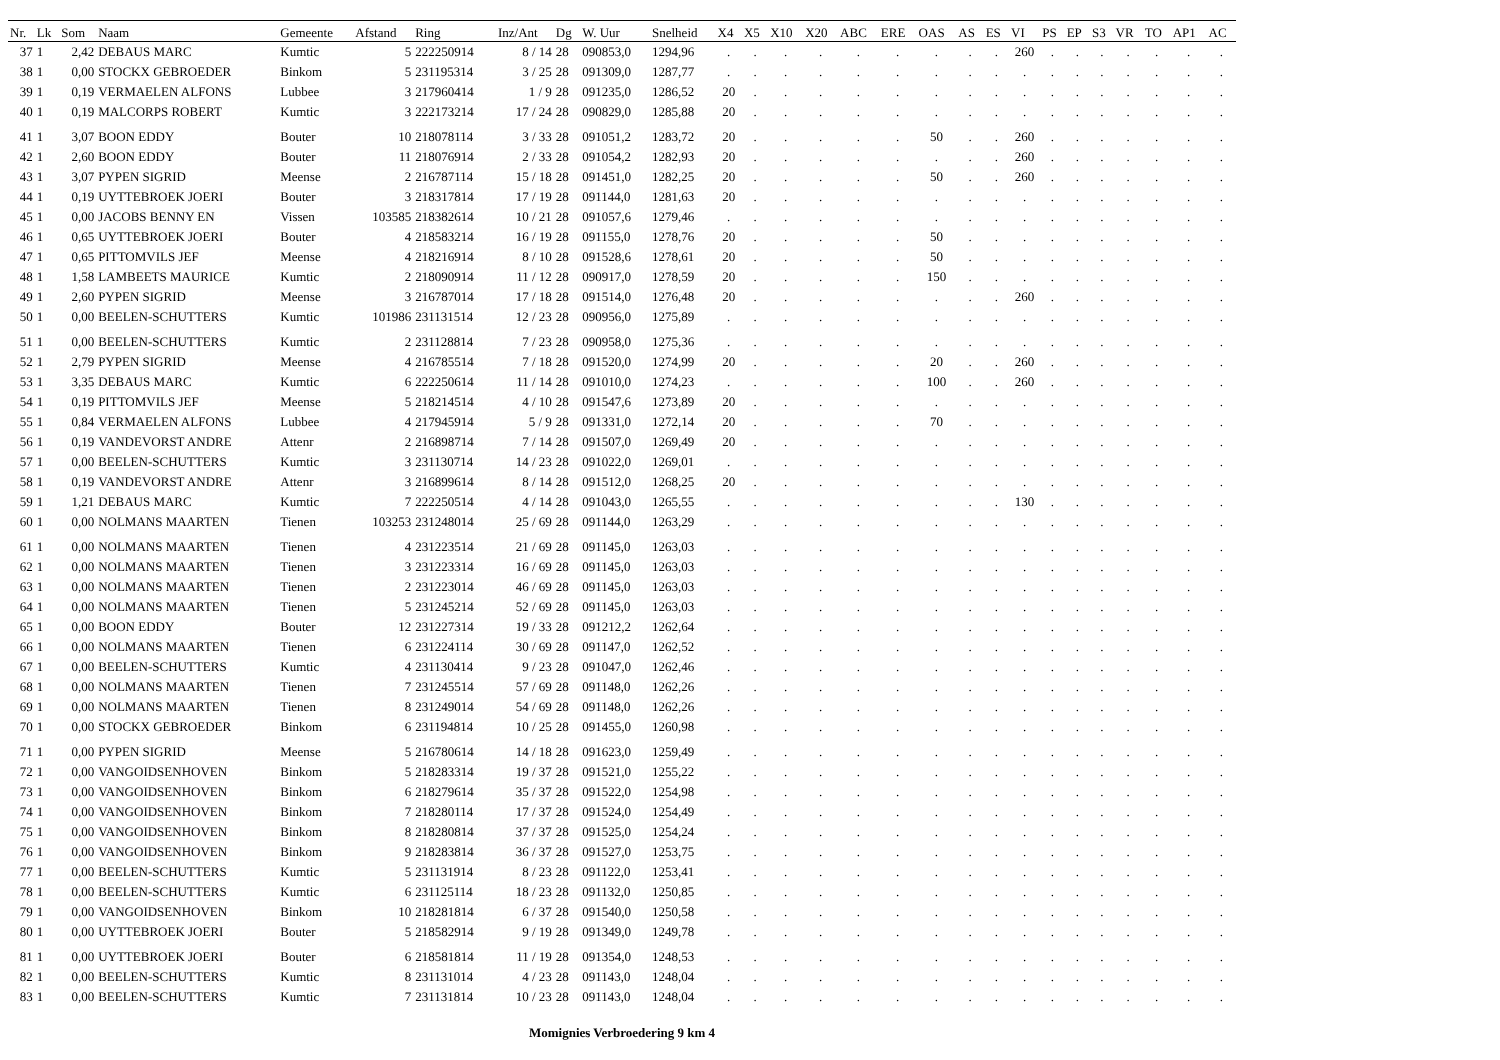| Nr. | Lk | Som | Naam | Gemeente | Afstand | Ring | Inz/Ant | Dg | W. Uur | Snelheid | X4 | X5 | X10 | X20 | ABC | ERE | OAS | AS | ES | VI | PS | EP | S3 | VR | TO | AP1 | AC |
| --- | --- | --- | --- | --- | --- | --- | --- | --- | --- | --- | --- | --- | --- | --- | --- | --- | --- | --- | --- | --- | --- | --- | --- | --- | --- | --- | --- |
| 37 | 1 | 2,42 | DEBAUS MARC | Kumtic | 5 | 222250914 | 8 / 14 | 28 | 090853,0 | 1294,96 | . | . | . | . | . | . | . | . | . | 260 | . | . | . | . | . | . | . |
| 38 | 1 | 0,00 | STOCKX GEBROEDER | Binkom | 5 | 231195314 | 3 / 25 | 28 | 091309,0 | 1287,77 | . | . | . | . | . | . | . | . | . | . | . | . | . | . | . | . | . |
| 39 | 1 | 0,19 | VERMAELEN ALFONS | Lubbee | 3 | 217960414 | 1 / 9 | 28 | 091235,0 | 1286,52 | 20 | . | . | . | . | . | . | . | . | . | . | . | . | . | . | . | . |
| 40 | 1 | 0,19 | MALCORPS ROBERT | Kumtic | 3 | 222173214 | 17 / 24 | 28 | 090829,0 | 1285,88 | 20 | . | . | . | . | . | . | . | . | . | . | . | . | . | . | . | . |
| 41 | 1 | 3,07 | BOON EDDY | Bouter | 10 | 218078114 | 3 / 33 | 28 | 091051,2 | 1283,72 | 20 | . | . | . | . | . | 50 | . | . | 260 | . | . | . | . | . | . | . |
| 42 | 1 | 2,60 | BOON EDDY | Bouter | 11 | 218076914 | 2 / 33 | 28 | 091054,2 | 1282,93 | 20 | . | . | . | . | . | . | . | . | 260 | . | . | . | . | . | . | . |
| 43 | 1 | 3,07 | PYPEN SIGRID | Meense | 2 | 216787114 | 15 / 18 | 28 | 091451,0 | 1282,25 | 20 | . | . | . | . | . | 50 | . | . | 260 | . | . | . | . | . | . | . |
| 44 | 1 | 0,19 | UYTTEBROEK JOERI | Bouter | 3 | 218317814 | 17 / 19 | 28 | 091144,0 | 1281,63 | 20 | . | . | . | . | . | . | . | . | . | . | . | . | . | . | . | . |
| 45 | 1 | 0,00 | JACOBS BENNY EN | Vissen | 103585 | 218382614 | 10 / 21 | 28 | 091057,6 | 1279,46 | . | . | . | . | . | . | . | . | . | . | . | . | . | . | . | . | . |
| 46 | 1 | 0,65 | UYTTEBROEK JOERI | Bouter | 4 | 218583214 | 16 / 19 | 28 | 091155,0 | 1278,76 | 20 | . | . | . | . | . | 50 | . | . | . | . | . | . | . | . | . | . |
| 47 | 1 | 0,65 | PITTOMVILS JEF | Meense | 4 | 218216914 | 8 / 10 | 28 | 091528,6 | 1278,61 | 20 | . | . | . | . | . | 50 | . | . | . | . | . | . | . | . | . | . |
| 48 | 1 | 1,58 | LAMBEETS MAURICE | Kumtic | 2 | 218090914 | 11 / 12 | 28 | 090917,0 | 1278,59 | 20 | . | . | . | . | . | 150 | . | . | . | . | . | . | . | . | . | . |
| 49 | 1 | 2,60 | PYPEN SIGRID | Meense | 3 | 216787014 | 17 / 18 | 28 | 091514,0 | 1276,48 | 20 | . | . | . | . | . | . | . | . | 260 | . | . | . | . | . | . | . |
| 50 | 1 | 0,00 | BEELEN-SCHUTTERS | Kumtic | 101986 | 231131514 | 12 / 23 | 28 | 090956,0 | 1275,89 | . | . | . | . | . | . | . | . | . | . | . | . | . | . | . | . | . |
| 51 | 1 | 0,00 | BEELEN-SCHUTTERS | Kumtic | 2 | 231128814 | 7 / 23 | 28 | 090958,0 | 1275,36 | . | . | . | . | . | . | . | . | . | . | . | . | . | . | . | . | . |
| 52 | 1 | 2,79 | PYPEN SIGRID | Meense | 4 | 216785514 | 7 / 18 | 28 | 091520,0 | 1274,99 | 20 | . | . | . | . | . | 20 | . | . | 260 | . | . | . | . | . | . | . |
| 53 | 1 | 3,35 | DEBAUS MARC | Kumtic | 6 | 222250614 | 11 / 14 | 28 | 091010,0 | 1274,23 | . | . | . | . | . | . | 100 | . | . | 260 | . | . | . | . | . | . | . |
| 54 | 1 | 0,19 | PITTOMVILS JEF | Meense | 5 | 218214514 | 4 / 10 | 28 | 091547,6 | 1273,89 | 20 | . | . | . | . | . | . | . | . | . | . | . | . | . | . | . | . |
| 55 | 1 | 0,84 | VERMAELEN ALFONS | Lubbee | 4 | 217945914 | 5 / 9 | 28 | 091331,0 | 1272,14 | 20 | . | . | . | . | . | 70 | . | . | . | . | . | . | . | . | . | . |
| 56 | 1 | 0,19 | VANDEVORST ANDRE | Attenr | 2 | 216898714 | 7 / 14 | 28 | 091507,0 | 1269,49 | 20 | . | . | . | . | . | . | . | . | . | . | . | . | . | . | . | . |
| 57 | 1 | 0,00 | BEELEN-SCHUTTERS | Kumtic | 3 | 231130714 | 14 / 23 | 28 | 091022,0 | 1269,01 | . | . | . | . | . | . | . | . | . | . | . | . | . | . | . | . | . |
| 58 | 1 | 0,19 | VANDEVORST ANDRE | Attenr | 3 | 216899614 | 8 / 14 | 28 | 091512,0 | 1268,25 | 20 | . | . | . | . | . | . | . | . | . | . | . | . | . | . | . | . |
| 59 | 1 | 1,21 | DEBAUS MARC | Kumtic | 7 | 222250514 | 4 / 14 | 28 | 091043,0 | 1265,55 | . | . | . | . | . | . | . | . | . | 130 | . | . | . | . | . | . | . |
| 60 | 1 | 0,00 | NOLMANS MAARTEN | Tienen | 103253 | 231248014 | 25 / 69 | 28 | 091144,0 | 1263,29 | . | . | . | . | . | . | . | . | . | . | . | . | . | . | . | . | . |
| 61 | 1 | 0,00 | NOLMANS MAARTEN | Tienen | 4 | 231223514 | 21 / 69 | 28 | 091145,0 | 1263,03 | . | . | . | . | . | . | . | . | . | . | . | . | . | . | . | . | . |
| 62 | 1 | 0,00 | NOLMANS MAARTEN | Tienen | 3 | 231223314 | 16 / 69 | 28 | 091145,0 | 1263,03 | . | . | . | . | . | . | . | . | . | . | . | . | . | . | . | . | . |
| 63 | 1 | 0,00 | NOLMANS MAARTEN | Tienen | 2 | 231223014 | 46 / 69 | 28 | 091145,0 | 1263,03 | . | . | . | . | . | . | . | . | . | . | . | . | . | . | . | . | . |
| 64 | 1 | 0,00 | NOLMANS MAARTEN | Tienen | 5 | 231245214 | 52 / 69 | 28 | 091145,0 | 1263,03 | . | . | . | . | . | . | . | . | . | . | . | . | . | . | . | . | . |
| 65 | 1 | 0,00 | BOON EDDY | Bouter | 12 | 231227314 | 19 / 33 | 28 | 091212,2 | 1262,64 | . | . | . | . | . | . | . | . | . | . | . | . | . | . | . | . | . |
| 66 | 1 | 0,00 | NOLMANS MAARTEN | Tienen | 6 | 231224114 | 30 / 69 | 28 | 091147,0 | 1262,52 | . | . | . | . | . | . | . | . | . | . | . | . | . | . | . | . | . |
| 67 | 1 | 0,00 | BEELEN-SCHUTTERS | Kumtic | 4 | 231130414 | 9 / 23 | 28 | 091047,0 | 1262,46 | . | . | . | . | . | . | . | . | . | . | . | . | . | . | . | . | . |
| 68 | 1 | 0,00 | NOLMANS MAARTEN | Tienen | 7 | 231245514 | 57 / 69 | 28 | 091148,0 | 1262,26 | . | . | . | . | . | . | . | . | . | . | . | . | . | . | . | . | . |
| 69 | 1 | 0,00 | NOLMANS MAARTEN | Tienen | 8 | 231249014 | 54 / 69 | 28 | 091148,0 | 1262,26 | . | . | . | . | . | . | . | . | . | . | . | . | . | . | . | . | . |
| 70 | 1 | 0,00 | STOCKX GEBROEDER | Binkom | 6 | 231194814 | 10 / 25 | 28 | 091455,0 | 1260,98 | . | . | . | . | . | . | . | . | . | . | . | . | . | . | . | . | . |
| 71 | 1 | 0,00 | PYPEN SIGRID | Meense | 5 | 216780614 | 14 / 18 | 28 | 091623,0 | 1259,49 | . | . | . | . | . | . | . | . | . | . | . | . | . | . | . | . | . |
| 72 | 1 | 0,00 | VANGOIDSENHOVEN | Binkom | 5 | 218283314 | 19 / 37 | 28 | 091521,0 | 1255,22 | . | . | . | . | . | . | . | . | . | . | . | . | . | . | . | . | . |
| 73 | 1 | 0,00 | VANGOIDSENHOVEN | Binkom | 6 | 218279614 | 35 / 37 | 28 | 091522,0 | 1254,98 | . | . | . | . | . | . | . | . | . | . | . | . | . | . | . | . | . |
| 74 | 1 | 0,00 | VANGOIDSENHOVEN | Binkom | 7 | 218280114 | 17 / 37 | 28 | 091524,0 | 1254,49 | . | . | . | . | . | . | . | . | . | . | . | . | . | . | . | . | . |
| 75 | 1 | 0,00 | VANGOIDSENHOVEN | Binkom | 8 | 218280814 | 37 / 37 | 28 | 091525,0 | 1254,24 | . | . | . | . | . | . | . | . | . | . | . | . | . | . | . | . | . |
| 76 | 1 | 0,00 | VANGOIDSENHOVEN | Binkom | 9 | 218283814 | 36 / 37 | 28 | 091527,0 | 1253,75 | . | . | . | . | . | . | . | . | . | . | . | . | . | . | . | . | . |
| 77 | 1 | 0,00 | BEELEN-SCHUTTERS | Kumtic | 5 | 231131914 | 8 / 23 | 28 | 091122,0 | 1253,41 | . | . | . | . | . | . | . | . | . | . | . | . | . | . | . | . | . |
| 78 | 1 | 0,00 | BEELEN-SCHUTTERS | Kumtic | 6 | 231125114 | 18 / 23 | 28 | 091132,0 | 1250,85 | . | . | . | . | . | . | . | . | . | . | . | . | . | . | . | . | . |
| 79 | 1 | 0,00 | VANGOIDSENHOVEN | Binkom | 10 | 218281814 | 6 / 37 | 28 | 091540,0 | 1250,58 | . | . | . | . | . | . | . | . | . | . | . | . | . | . | . | . | . |
| 80 | 1 | 0,00 | UYTTEBROEK JOERI | Bouter | 5 | 218582914 | 9 / 19 | 28 | 091349,0 | 1249,78 | . | . | . | . | . | . | . | . | . | . | . | . | . | . | . | . | . |
| 81 | 1 | 0,00 | UYTTEBROEK JOERI | Bouter | 6 | 218581814 | 11 / 19 | 28 | 091354,0 | 1248,53 | . | . | . | . | . | . | . | . | . | . | . | . | . | . | . | . | . |
| 82 | 1 | 0,00 | BEELEN-SCHUTTERS | Kumtic | 8 | 231131014 | 4 / 23 | 28 | 091143,0 | 1248,04 | . | . | . | . | . | . | . | . | . | . | . | . | . | . | . | . | . |
| 83 | 1 | 0,00 | BEELEN-SCHUTTERS | Kumtic | 7 | 231131814 | 10 / 23 | 28 | 091143,0 | 1248,04 | . | . | . | . | . | . | . | . | . | . | . | . | . | . | . | . | . |
Momignies Verbroedering 9 km 4